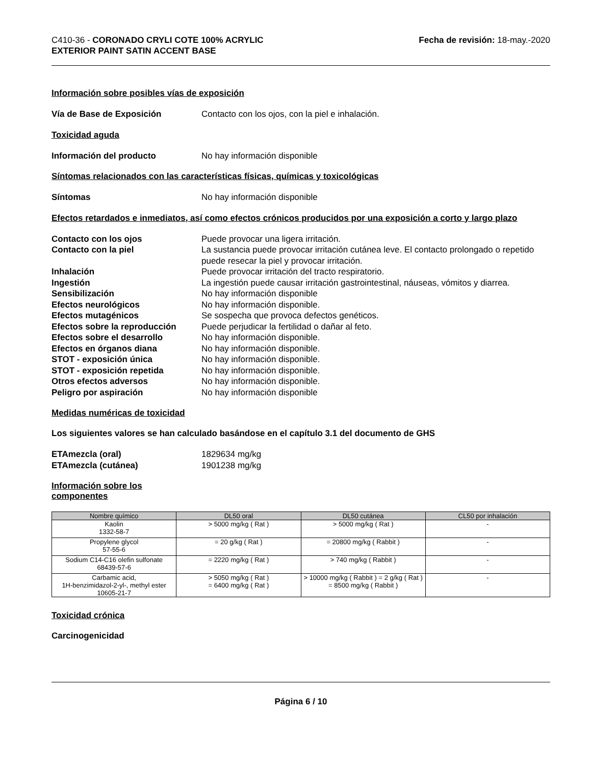C410-36 - CORONADO CRYLI COTE 100% ACRYLIC
EXTERIOR PAINT SATIN ACCENT BASE
Fecha de revisión: 18-may.-2020
Información sobre posibles vías de exposición
Vía de Base de Exposición Contacto con los ojos, con la piel e inhalación.
Toxicidad aguda
Información del producto No hay información disponible
Síntomas relacionados con las características físicas, químicas y toxicológicas
Síntomas No hay información disponible
Efectos retardados e inmediatos, así como efectos crónicos producidos por una exposición a corto y largo plazo
Contacto con los ojos Puede provocar una ligera irritación.
Contacto con la piel La sustancia puede provocar irritación cutánea leve. El contacto prolongado o repetido puede resecar la piel y provocar irritación.
Inhalación Puede provocar irritación del tracto respiratorio.
Ingestión La ingestión puede causar irritación gastrointestinal, náuseas, vómitos y diarrea.
Sensibilización No hay información disponible
Efectos neurológicos No hay información disponible.
Efectos mutagénicos Se sospecha que provoca defectos genéticos.
Efectos sobre la reproducción
Puede perjudicar la fertilidad o dañar al feto.
Efectos sobre el desarrollo No hay información disponible.
Efectos en órganos diana No hay información disponible.
STOT - exposición única No hay información disponible.
STOT - exposición repetida No hay información disponible.
Otros efectos adversos No hay información disponible.
Peligro por aspiración No hay información disponible
Medidas numéricas de toxicidad
Los siguientes valores se han calculado basándose en el capítulo 3.1 del documento de GHS
ETAmezcla (oral) 1829634 mg/kg
ETAmezcla (cutánea) 1901238 mg/kg
Información sobre los componentes
| Nombre químico | DL50 oral | DL50 cutánea | CL50 por inhalación |
| --- | --- | --- | --- |
| Kaolin 1332-58-7 | > 5000 mg/kg ( Rat ) | > 5000 mg/kg ( Rat ) | - |
| Propylene glycol 57-55-6 | = 20 g/kg ( Rat ) | = 20800 mg/kg ( Rabbit ) | - |
| Sodium C14-C16 olefin sulfonate 68439-57-6 | = 2220 mg/kg ( Rat ) | > 740 mg/kg ( Rabbit ) | - |
| Carbamic acid, 1H-benzimidazol-2-yl-, methyl ester 10605-21-7 | > 5050 mg/kg ( Rat ) = 6400 mg/kg ( Rat ) | > 10000 mg/kg ( Rabbit ) = 2 g/kg ( Rat ) = 8500 mg/kg ( Rabbit ) | - |
Toxicidad crónica
Carcinogenicidad
Página 6 / 10